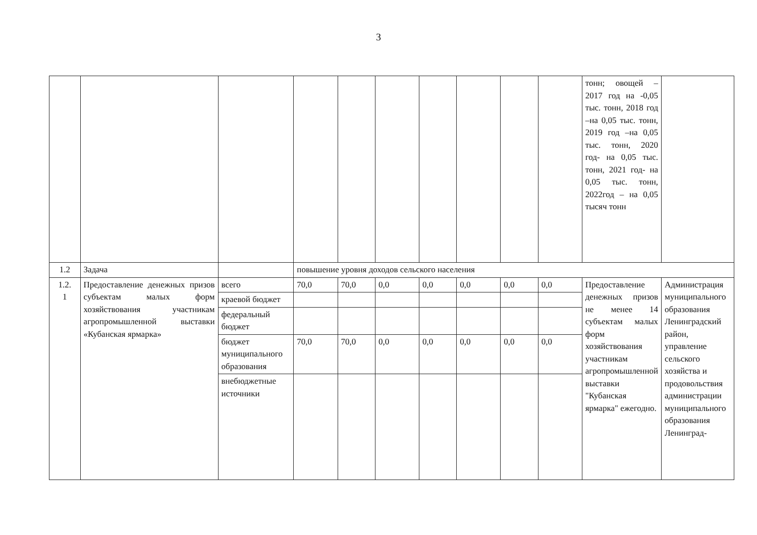3
| | | | | | | | | | | тонн; овощей – 2017 год на -0,05 тыс. тонн, 2018 год –на 0,05 тыс. тонн, 2019 год –на 0,05 тыс. тонн, 2020 год- на 0,05 тыс. тонн, 2021 год- на 0,05 тыс. тонн, 2022год – на 0,05 тысяч тонн | |
| 1.2 | Задача | | повышение уровня доходов сельского населения | | | | | | | | |
| 1.2. 1 | Предоставление денежных призов субъектам малых форм хозяйствования участникам агропромышленной выставки «Кубанская ярмарка» | всего | 70,0 | 70,0 | 0,0 | 0,0 | 0,0 | 0,0 | 0,0 | Предоставление денежных призов не менее 14 субъектам малых форм хозяйствования участникам агропромышленной выставки "Кубанская ярмарка" ежегодно. | Администрация муниципального образования Ленинградский район, управление сельского хозяйства и продовольствия администрации муниципального образования Ленинград- |
| | | краевой бюджет | | | | | | | | | |
| | | федеральный бюджет | | | | | | | | | |
| | | бюджет муниципального образования | 70,0 | 70,0 | 0,0 | 0,0 | 0,0 | 0,0 | 0,0 | | |
| | | внебюджетные источники | | | | | | | | | |